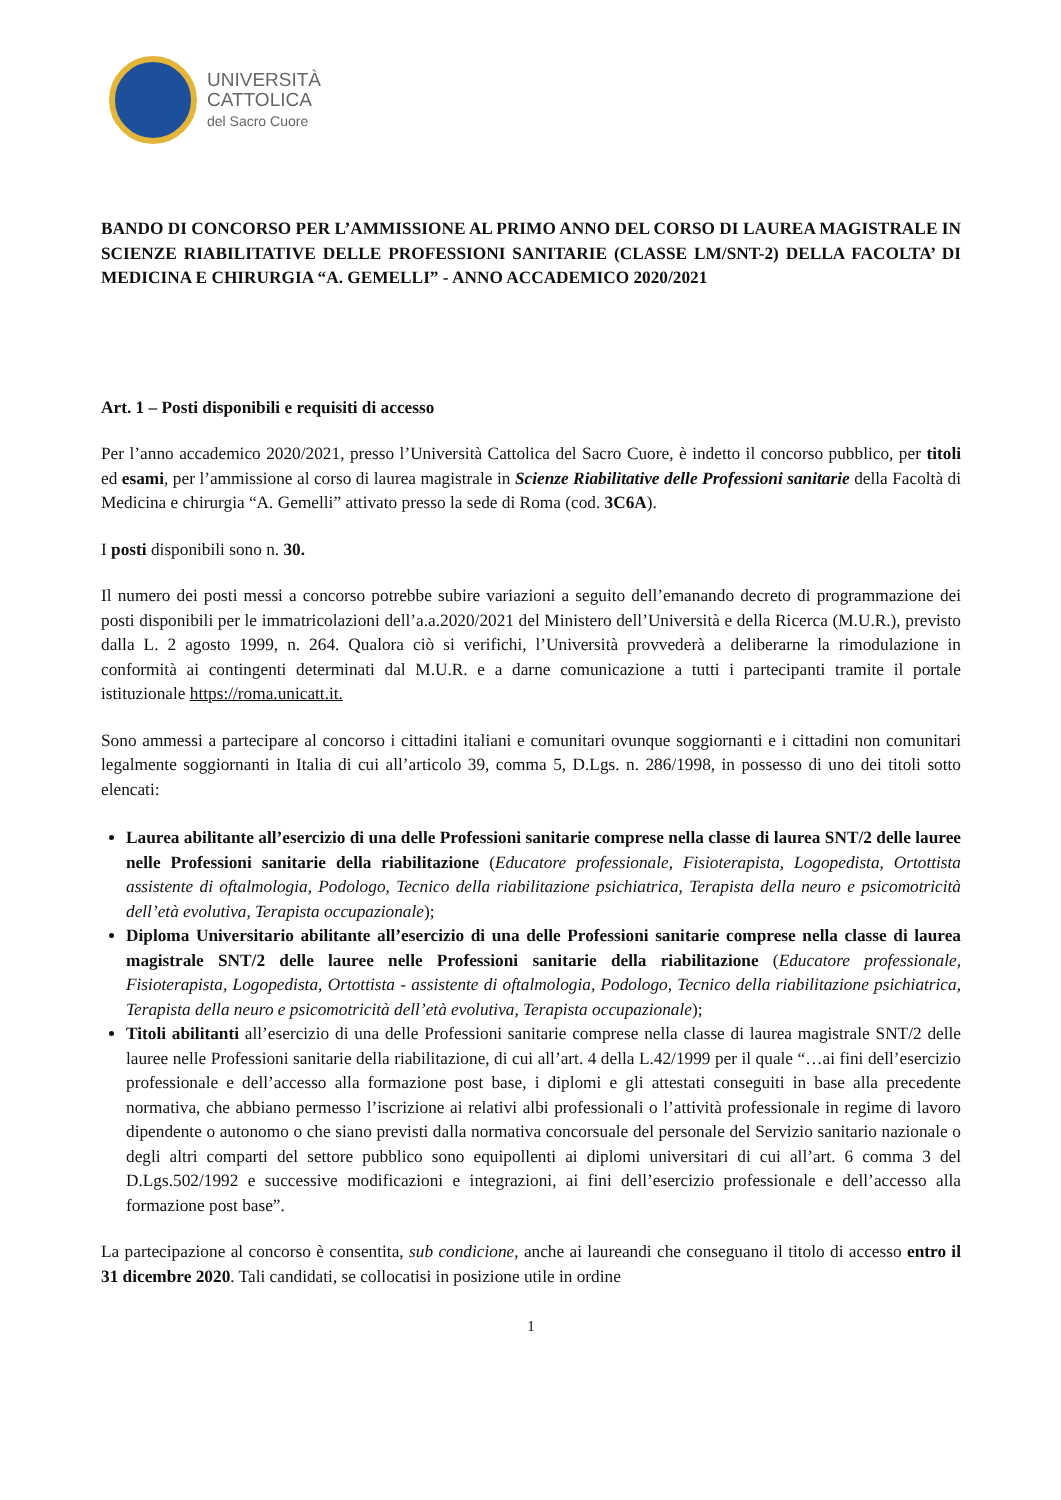UNIVERSITÀ
CATTOLICA
del Sacro Cuore
BANDO DI CONCORSO PER L’AMMISSIONE AL PRIMO ANNO DEL CORSO DI LAUREA MAGISTRALE IN SCIENZE RIABILITATIVE DELLE PROFESSIONI SANITARIE (CLASSE LM/SNT-2) DELLA FACOLTA’ DI MEDICINA E CHIRURGIA “A. GEMELLI” - ANNO ACCADEMICO 2020/2021
Art. 1 – Posti disponibili e requisiti di accesso
Per l’anno accademico 2020/2021, presso l’Università Cattolica del Sacro Cuore, è indetto il concorso pubblico, per titoli ed esami, per l’ammissione al corso di laurea magistrale in Scienze Riabilitative delle Professioni sanitarie della Facoltà di Medicina e chirurgia “A. Gemelli” attivato presso la sede di Roma (cod. 3C6A).
I posti disponibili sono n. 30.
Il numero dei posti messi a concorso potrebbe subire variazioni a seguito dell’emanando decreto di programmazione dei posti disponibili per le immatricolazioni dell’a.a.2020/2021 del Ministero dell’Università e della Ricerca (M.U.R.), previsto dalla L. 2 agosto 1999, n. 264. Qualora ciò si verifichi, l’Università provvederà a deliberarne la rimodulazione in conformità ai contingenti determinati dal M.U.R. e a darne comunicazione a tutti i partecipanti tramite il portale istituzionale https://roma.unicatt.it.
Sono ammessi a partecipare al concorso i cittadini italiani e comunitari ovunque soggiornanti e i cittadini non comunitari legalmente soggiornanti in Italia di cui all’articolo 39, comma 5, D.Lgs. n. 286/1998, in possesso di uno dei titoli sotto elencati:
Laurea abilitante all’esercizio di una delle Professioni sanitarie comprese nella classe di laurea SNT/2 delle lauree nelle Professioni sanitarie della riabilitazione (Educatore professionale, Fisioterapista, Logopedista, Ortottista assistente di oftalmologia, Podologo, Tecnico della riabilitazione psichiatrica, Terapista della neuro e psicomotricità dell’età evolutiva, Terapista occupazionale);
Diploma Universitario abilitante all’esercizio di una delle Professioni sanitarie comprese nella classe di laurea magistrale SNT/2 delle lauree nelle Professioni sanitarie della riabilitazione (Educatore professionale, Fisioterapista, Logopedista, Ortottista - assistente di oftalmologia, Podologo, Tecnico della riabilitazione psichiatrica, Terapista della neuro e psicomotricità dell’età evolutiva, Terapista occupazionale);
Titoli abilitanti all’esercizio di una delle Professioni sanitarie comprese nella classe di laurea magistrale SNT/2 delle lauree nelle Professioni sanitarie della riabilitazione, di cui all’art. 4 della L.42/1999 per il quale “…ai fini dell’esercizio professionale e dell’accesso alla formazione post base, i diplomi e gli attestati conseguiti in base alla precedente normativa, che abbiano permesso l’iscrizione ai relativi albi professionali o l’attività professionale in regime di lavoro dipendente o autonomo o che siano previsti dalla normativa concorsuale del personale del Servizio sanitario nazionale o degli altri comparti del settore pubblico sono equipollenti ai diplomi universitari di cui all’art. 6 comma 3 del D.Lgs.502/1992 e successive modificazioni e integrazioni, ai fini dell’esercizio professionale e dell’accesso alla formazione post base”.
La partecipazione al concorso è consentita, sub condicione, anche ai laureandi che conseguano il titolo di accesso entro il 31 dicembre 2020. Tali candidati, se collocatisi in posizione utile in ordine
1